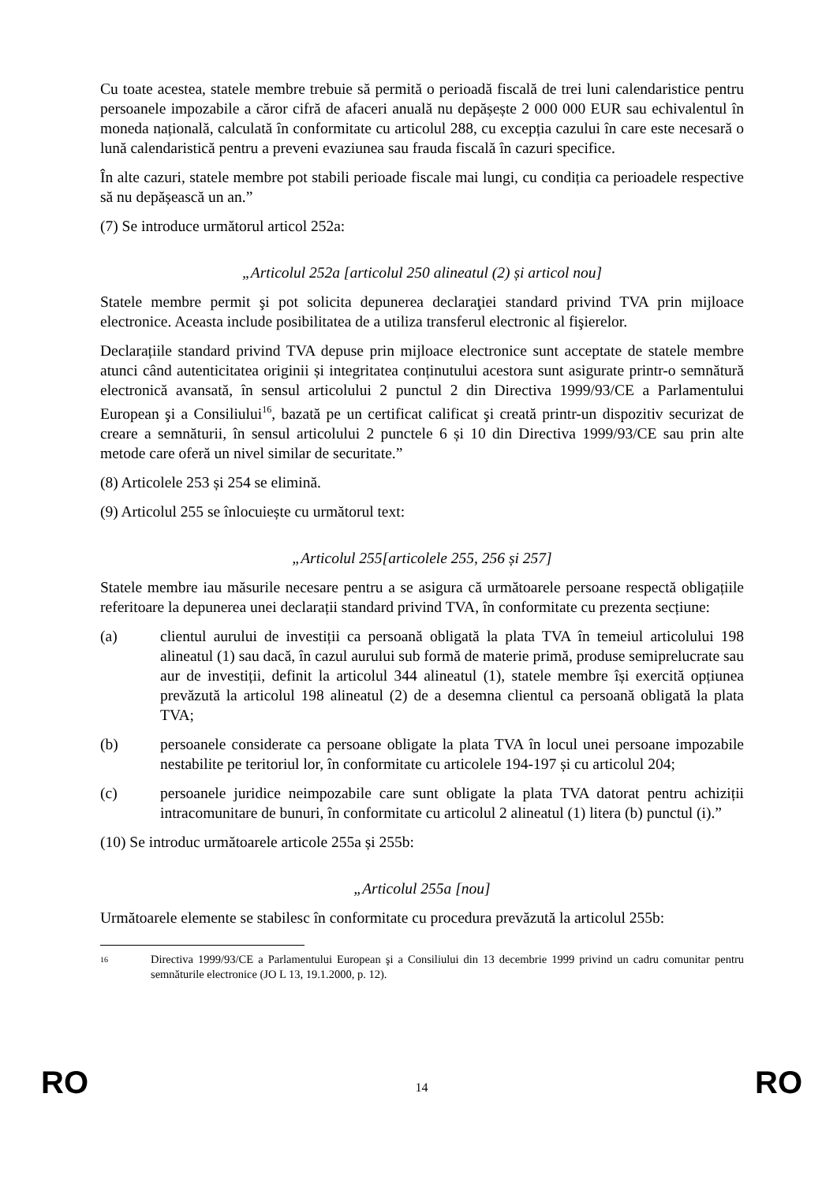Cu toate acestea, statele membre trebuie să permită o perioadă fiscală de trei luni calendaristice pentru persoanele impozabile a căror cifră de afaceri anuală nu depășește 2 000 000 EUR sau echivalentul în moneda națională, calculată în conformitate cu articolul 288, cu excepția cazului în care este necesară o lună calendaristică pentru a preveni evaziunea sau frauda fiscală în cazuri specifice.
În alte cazuri, statele membre pot stabili perioade fiscale mai lungi, cu condiția ca perioadele respective să nu depășească un an.”
(7) Se introduce următorul articol 252a:
„Articolul 252a [articolul 250 alineatul (2) și articol nou]
Statele membre permit şi pot solicita depunerea declaraţiei standard privind TVA prin mijloace electronice. Aceasta include posibilitatea de a utiliza transferul electronic al fişierelor.
Declarațiile standard privind TVA depuse prin mijloace electronice sunt acceptate de statele membre atunci când autenticitatea originii și integritatea conținutului acestora sunt asigurate printr-o semnătură electronică avansată, în sensul articolului 2 punctul 2 din Directiva 1999/93/CE a Parlamentului European şi a Consiliului<sup>16</sup>, bazată pe un certificat calificat şi creată printr-un dispozitiv securizat de creare a semnăturii, în sensul articolului 2 punctele 6 și 10 din Directiva 1999/93/CE sau prin alte metode care oferă un nivel similar de securitate.”
(8) Articolele 253 și 254 se elimină.
(9) Articolul 255 se înlocuiește cu următorul text:
„Articolul 255[articolele 255, 256 și 257]
Statele membre iau măsurile necesare pentru a se asigura că următoarele persoane respectă obligațiile referitoare la depunerea unei declarații standard privind TVA, în conformitate cu prezenta secțiune:
(a) clientul aurului de investiții ca persoană obligată la plata TVA în temeiul articolului 198 alineatul (1) sau dacă, în cazul aurului sub formă de materie primă, produse semiprelucrate sau aur de investiții, definit la articolul 344 alineatul (1), statele membre își exercită opțiunea prevăzută la articolul 198 alineatul (2) de a desemna clientul ca persoană obligată la plata TVA;
(b) persoanele considerate ca persoane obligate la plata TVA în locul unei persoane impozabile nestabilite pe teritoriul lor, în conformitate cu articolele 194-197 și cu articolul 204;
(c) persoanele juridice neimpozabile care sunt obligate la plata TVA datorat pentru achiziții intracomunitare de bunuri, în conformitate cu articolul 2 alineatul (1) litera (b) punctul (i).”
(10) Se introduc următoarele articole 255a și 255b:
„Articolul 255a [nou]
Următoarele elemente se stabilesc în conformitate cu procedura prevăzută la articolul 255b:
16
Directiva 1999/93/CE a Parlamentului European şi a Consiliului din 13 decembrie 1999 privind un cadru comunitar pentru semnăturile electronice (JO L 13, 19.1.2000, p. 12).
RO 14 RO